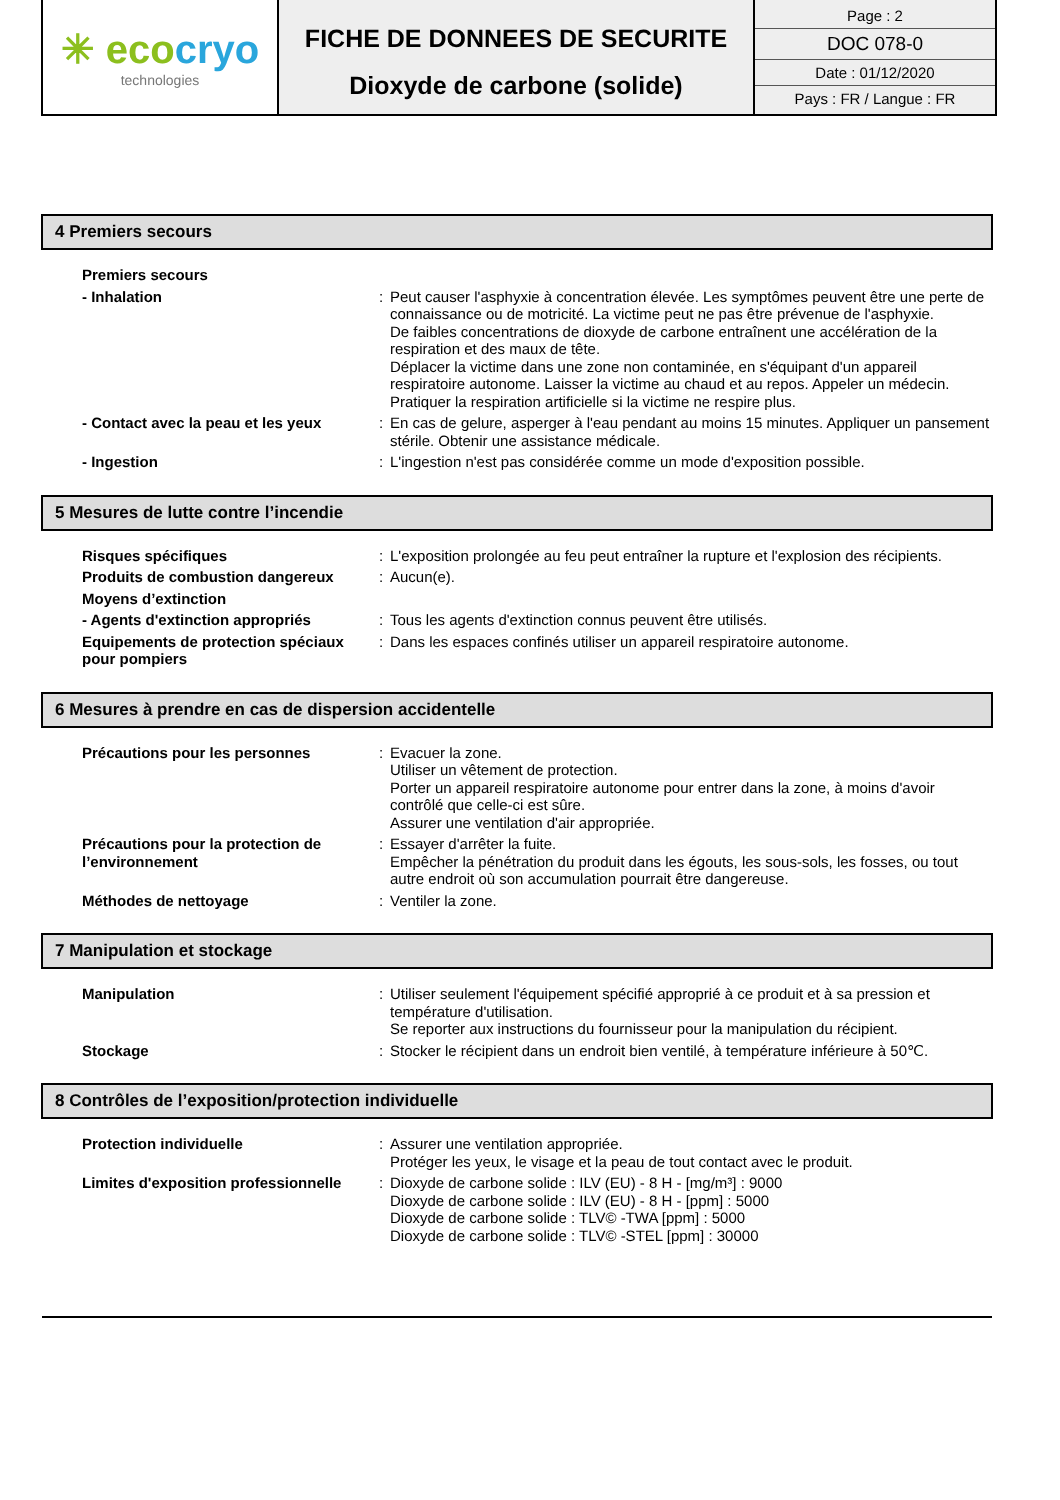| ✳ eco cryo technologies | FICHE DE DONNEES DE SECURITE Dioxyde de carbone (solide) | Page : 2 DOC 078-0 Date : 01/12/2020 Pays : FR / Langue : FR |
4 Premiers secours
| Premiers secours | | |
| - Inhalation | : | Peut causer l'asphyxie à concentration élevée. Les symptômes peuvent être une perte de connaissance ou de motricité. La victime peut ne pas être prévenue de l'asphyxie. De faibles concentrations de dioxyde de carbone entraînent une accélération de la respiration et des maux de tête. Déplacer la victime dans une zone non contaminée, en s'équipant d'un appareil respiratoire autonome. Laisser la victime au chaud et au repos. Appeler un médecin. Pratiquer la respiration artificielle si la victime ne respire plus. |
| - Contact avec la peau et les yeux | : | En cas de gelure, asperger à l'eau pendant au moins 15 minutes. Appliquer un pansement stérile. Obtenir une assistance médicale. |
| - Ingestion | : | L'ingestion n'est pas considérée comme un mode d'exposition possible. |
5 Mesures de lutte contre l’incendie
| Risques spécifiques | : | L'exposition prolongée au feu peut entraîner la rupture et l'explosion des récipients. |
| Produits de combustion dangereux | : | Aucun(e). |
| Moyens d’extinction | | |
| - Agents d'extinction appropriés | : | Tous les agents d'extinction connus peuvent être utilisés. |
| Equipements de protection spéciaux pour pompiers | : | Dans les espaces confinés utiliser un appareil respiratoire autonome. |
6 Mesures à prendre en cas de dispersion accidentelle
| Précautions pour les personnes | : | Evacuer la zone. Utiliser un vêtement de protection. Porter un appareil respiratoire autonome pour entrer dans la zone, à moins d'avoir contrôlé que celle-ci est sûre. Assurer une ventilation d'air appropriée. |
| Précautions pour la protection de l’environnement | : | Essayer d'arrêter la fuite. Empêcher la pénétration du produit dans les égouts, les sous-sols, les fosses, ou tout autre endroit où son accumulation pourrait être dangereuse. |
| Méthodes de nettoyage | : | Ventiler la zone. |
7 Manipulation et stockage
| Manipulation | : | Utiliser seulement l'équipement spécifié approprié à ce produit et à sa pression et température d'utilisation. Se reporter aux instructions du fournisseur pour la manipulation du récipient. |
| Stockage | : | Stocker le récipient dans un endroit bien ventilé, à température inférieure à 50℃. |
8 Contrôles de l’exposition/protection individuelle
| Protection individuelle | : | Assurer une ventilation appropriée. Protéger les yeux, le visage et la peau de tout contact avec le produit. |
| Limites d'exposition professionnelle | : | Dioxyde de carbone solide : ILV (EU) - 8 H - [mg/m³] : 9000 Dioxyde de carbone solide : ILV (EU) - 8 H - [ppm] : 5000 Dioxyde de carbone solide : TLV© -TWA [ppm] : 5000 Dioxyde de carbone solide : TLV© -STEL [ppm] : 30000 |